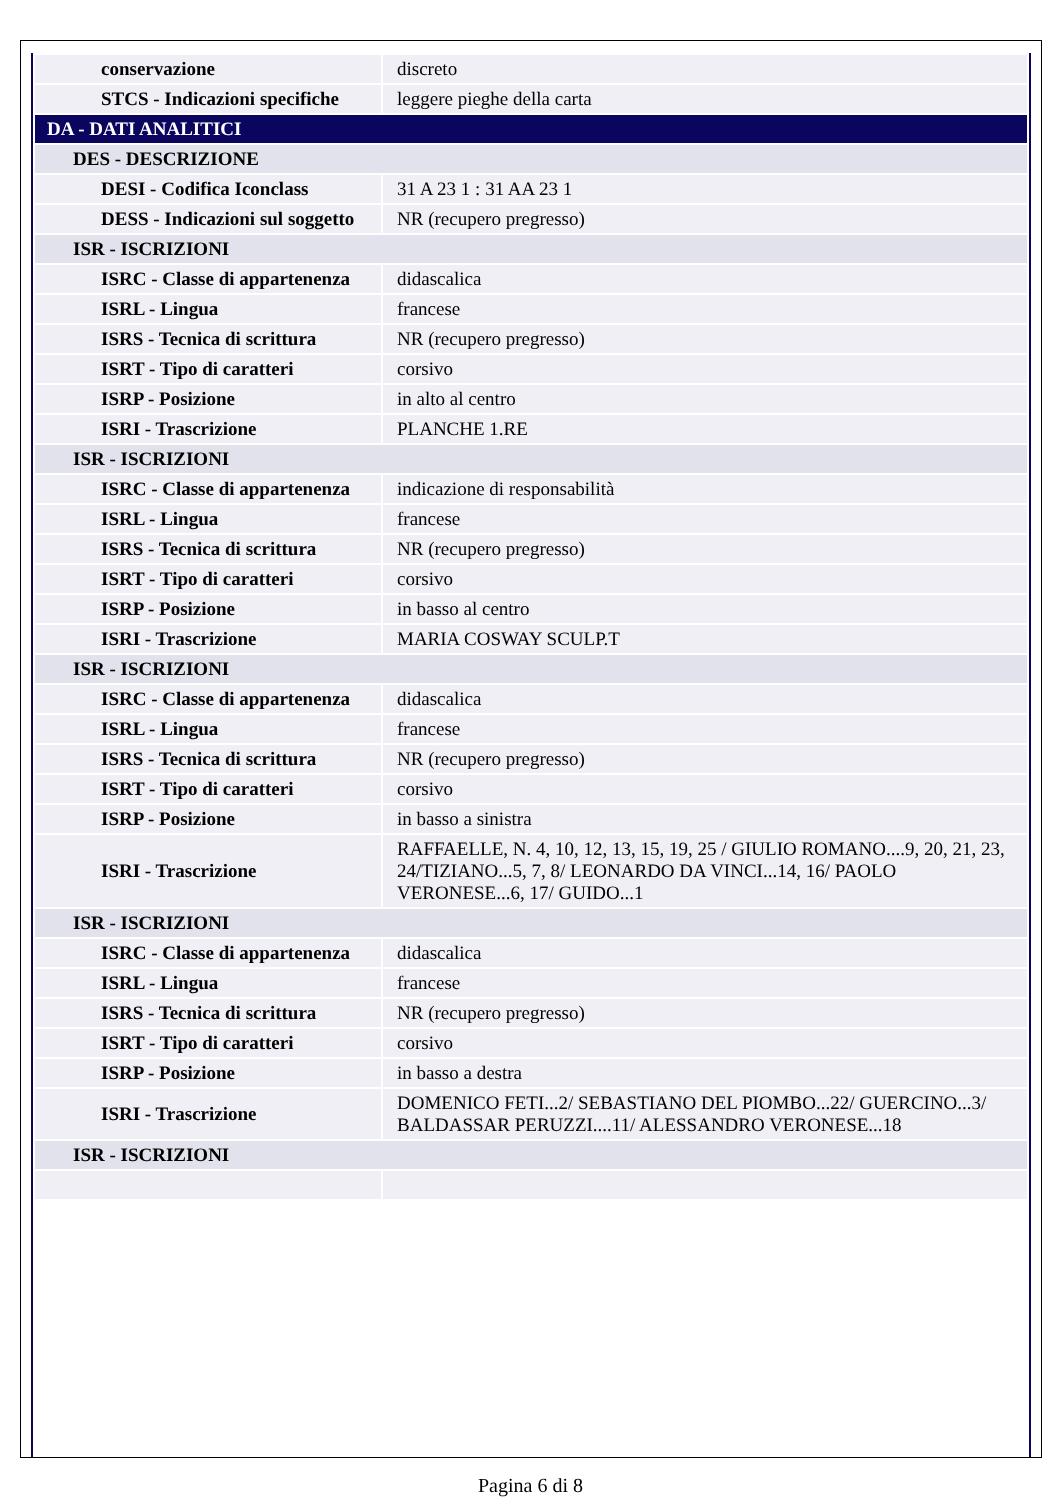| conservazione | discreto |
| STCS - Indicazioni specifiche | leggere pieghe della carta |
| DA - DATI ANALITICI | |
| DES - DESCRIZIONE | |
| DESI - Codifica Iconclass | 31 A 23 1 : 31 AA 23 1 |
| DESS - Indicazioni sul soggetto | NR (recupero pregresso) |
| ISR - ISCRIZIONI | |
| ISRC - Classe di appartenenza | didascalica |
| ISRL - Lingua | francese |
| ISRS - Tecnica di scrittura | NR (recupero pregresso) |
| ISRT - Tipo di caratteri | corsivo |
| ISRP - Posizione | in alto al centro |
| ISRI - Trascrizione | PLANCHE 1.RE |
| ISR - ISCRIZIONI | |
| ISRC - Classe di appartenenza | indicazione di responsabilità |
| ISRL - Lingua | francese |
| ISRS - Tecnica di scrittura | NR (recupero pregresso) |
| ISRT - Tipo di caratteri | corsivo |
| ISRP - Posizione | in basso al centro |
| ISRI - Trascrizione | MARIA COSWAY SCULP.T |
| ISR - ISCRIZIONI | |
| ISRC - Classe di appartenenza | didascalica |
| ISRL - Lingua | francese |
| ISRS - Tecnica di scrittura | NR (recupero pregresso) |
| ISRT - Tipo di caratteri | corsivo |
| ISRP - Posizione | in basso a sinistra |
| ISRI - Trascrizione | RAFFAELLE, N. 4, 10, 12, 13, 15, 19, 25 / GIULIO ROMANO....9, 20, 21, 23, 24/TIZIANO...5, 7, 8/ LEONARDO DA VINCI...14, 16/ PAOLO VERONESE...6, 17/ GUIDO...1 |
| ISR - ISCRIZIONI | |
| ISRC - Classe di appartenenza | didascalica |
| ISRL - Lingua | francese |
| ISRS - Tecnica di scrittura | NR (recupero pregresso) |
| ISRT - Tipo di caratteri | corsivo |
| ISRP - Posizione | in basso a destra |
| ISRI - Trascrizione | DOMENICO FETI...2/ SEBASTIANO DEL PIOMBO...22/ GUERCINO...3/ BALDASSAR PERUZZI....11/ ALESSANDRO VERONESE...18 |
| ISR - ISCRIZIONI | |
Pagina 6 di 8